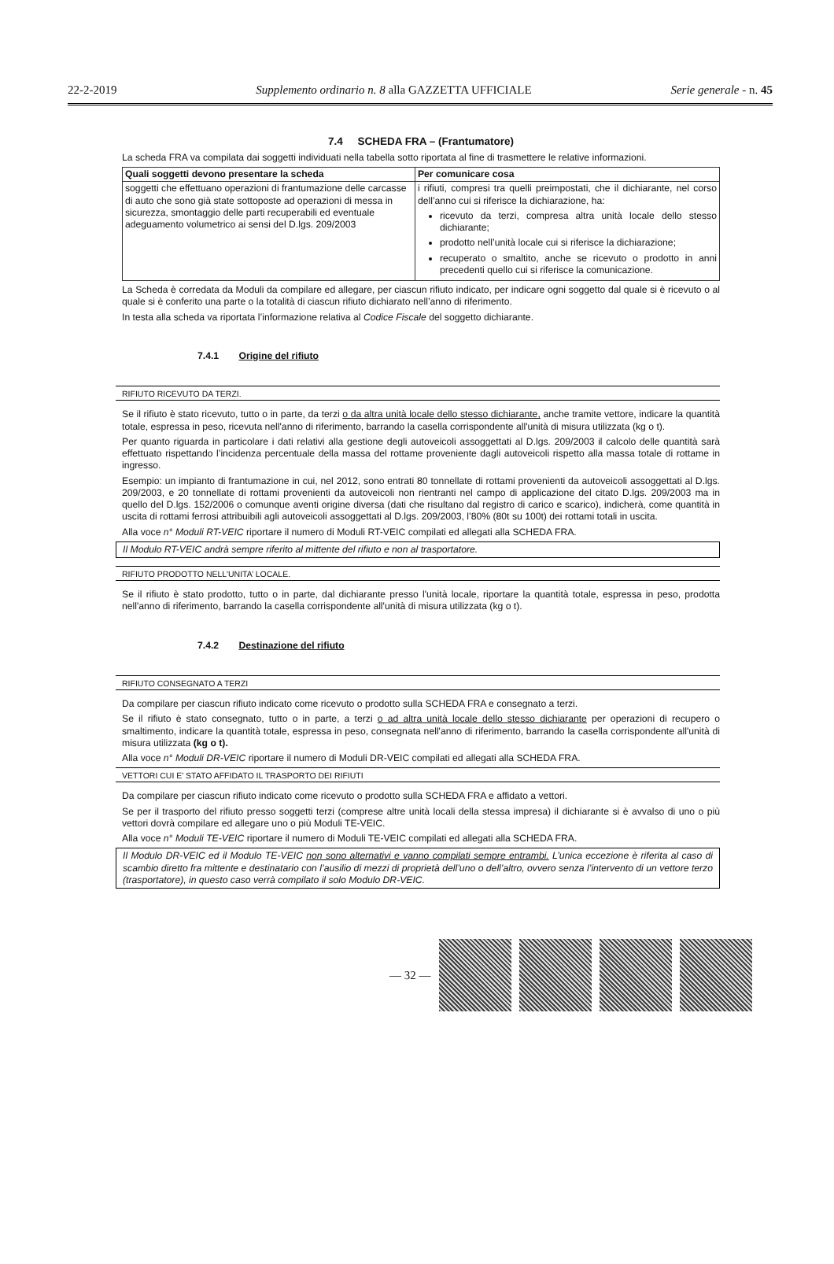22-2-2019 Supplemento ordinario n. 8 alla GAZZETTA UFFICIALE Serie generale - n. 45
7.4 SCHEDA FRA – (Frantumatore)
La scheda FRA va compilata dai soggetti individuati nella tabella sotto riportata al fine di trasmettere le relative informazioni.
| Quali soggetti devono presentare la scheda | Per comunicare cosa |
| --- | --- |
| soggetti che effettuano operazioni di frantumazione delle carcasse di auto che sono già state sottoposte ad operazioni di messa in sicurezza, smontaggio delle parti recuperabili ed eventuale adeguamento volumetrico ai sensi del D.lgs. 209/2003 | i rifiuti, compresi tra quelli preimpostati, che il dichiarante, nel corso dell’anno cui si riferisce la dichiarazione, ha: ricevuto da terzi, compresa altra unità locale dello stesso dichiarante; prodotto nell’unità locale cui si riferisce la dichiarazione; recuperato o smaltito, anche se ricevuto o prodotto in anni precedenti quello cui si riferisce la comunicazione. |
La Scheda è corredata da Moduli da compilare ed allegare, per ciascun rifiuto indicato, per indicare ogni soggetto dal quale si è ricevuto o al quale si è conferito una parte o la totalità di ciascun rifiuto dichiarato nell’anno di riferimento.
In testa alla scheda va riportata l’informazione relativa al Codice Fiscale del soggetto dichiarante.
7.4.1 Origine del rifiuto
RIFIUTO RICEVUTO DA TERZI.
Se il rifiuto è stato ricevuto, tutto o in parte, da terzi o da altra unità locale dello stesso dichiarante, anche tramite vettore, indicare la quantità totale, espressa in peso, ricevuta nell'anno di riferimento, barrando la casella corrispondente all'unità di misura utilizzata (kg o t).
Per quanto riguarda in particolare i dati relativi alla gestione degli autoveicoli assoggettati al D.lgs. 209/2003 il calcolo delle quantità sarà effettuato rispettando l’incidenza percentuale della massa del rottame proveniente dagli autoveicoli rispetto alla massa totale di rottame in ingresso.
Esempio: un impianto di frantumazione in cui, nel 2012, sono entrati 80 tonnellate di rottami provenienti da autoveicoli assoggettati al D.lgs. 209/2003, e 20 tonnellate di rottami provenienti da autoveicoli non rientranti nel campo di applicazione del citato D.lgs. 209/2003 ma in quello del D.lgs. 152/2006 o comunque aventi origine diversa (dati che risultano dal registro di carico e scarico), indicherà, come quantità in uscita di rottami ferrosi attribuibili agli autoveicoli assoggettati al D.lgs. 209/2003, l’80% (80t su 100t) dei rottami totali in uscita.
Alla voce n° Moduli RT-VEIC riportare il numero di Moduli RT-VEIC compilati ed allegati alla SCHEDA FRA.
Il Modulo RT-VEIC andrà sempre riferito al mittente del rifiuto e non al trasportatore.
RIFIUTO PRODOTTO NELL’UNITA’ LOCALE.
Se il rifiuto è stato prodotto, tutto o in parte, dal dichiarante presso l'unità locale, riportare la quantità totale, espressa in peso, prodotta nell'anno di riferimento, barrando la casella corrispondente all'unità di misura utilizzata (kg o t).
7.4.2 Destinazione del rifiuto
RIFIUTO CONSEGNATO A TERZI
Da compilare per ciascun rifiuto indicato come ricevuto o prodotto sulla SCHEDA FRA e consegnato a terzi.
Se il rifiuto è stato consegnato, tutto o in parte, a terzi o ad altra unità locale dello stesso dichiarante per operazioni di recupero o smaltimento, indicare la quantità totale, espressa in peso, consegnata nell'anno di riferimento, barrando la casella corrispondente all'unità di misura utilizzata (kg o t).
Alla voce n° Moduli DR-VEIC riportare il numero di Moduli DR-VEIC compilati ed allegati alla SCHEDA FRA.
VETTORI CUI E’ STATO AFFIDATO IL TRASPORTO DEI RIFIUTI
Da compilare per ciascun rifiuto indicato come ricevuto o prodotto sulla SCHEDA FRA e affidato a vettori.
Se per il trasporto del rifiuto presso soggetti terzi (comprese altre unità locali della stessa impresa) il dichiarante si è avvalso di uno o più vettori dovrà compilare ed allegare uno o più Moduli TE-VEIC.
Alla voce n° Moduli TE-VEIC riportare il numero di Moduli TE-VEIC compilati ed allegati alla SCHEDA FRA.
Il Modulo DR-VEIC ed il Modulo TE-VEIC non sono alternativi e vanno compilati sempre entrambi. L’unica eccezione è riferita al caso di scambio diretto fra mittente e destinatario con l’ausilio di mezzi di proprietà dell’uno o dell’altro, ovvero senza l’intervento di un vettore terzo (trasportatore), in questo caso verrà compilato il solo Modulo DR-VEIC.
— 32 —